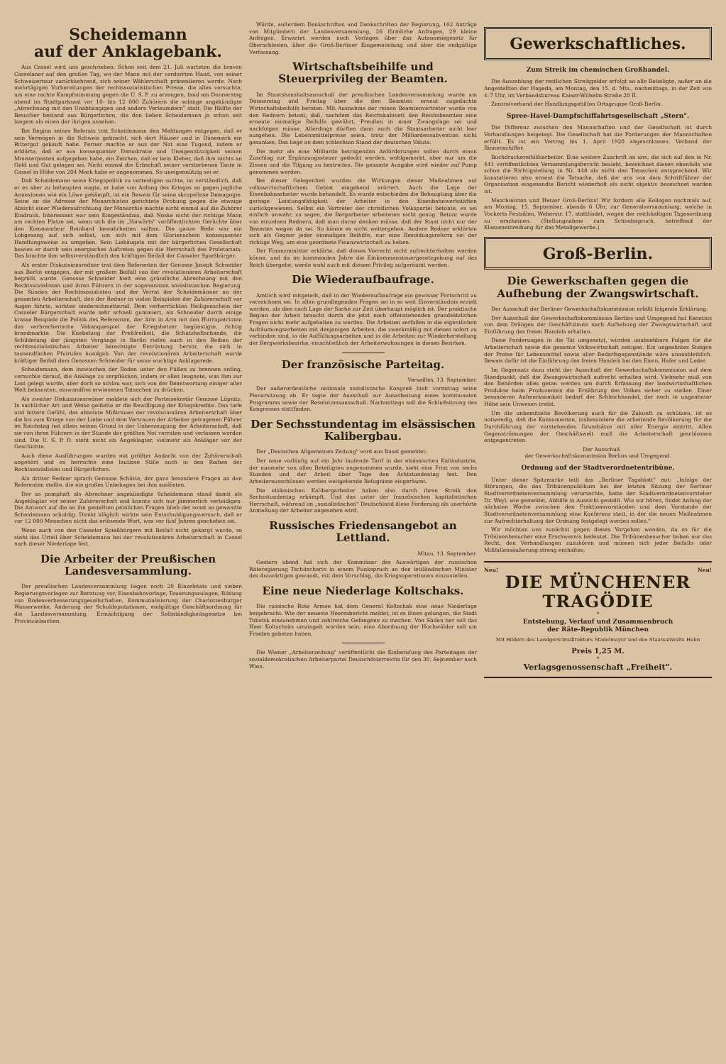Scheidemann
auf der Anklagebank.
Aus Cassel wird uns geschrieben: Schon seit dem 21. Juli warteten die braven Casselaner auf den großen Tag, wo der Mann mit der verdorrten Hand, von seiner Schweizertour zurückkehrend, sich seiner Wählerschaft präsentieren werde. Nach mehrtägigen Vorbereitungen der rechtssozialistischen Presse, die alles versuchte, um eine rechte Kampfstimmung gegen die U. S. P. zu erzeugen, fand am Donnerstag abend im Stadtparksaal vor 10- bis 12 000 Zuhörern die solange angekündigte „Abrechnung mit den Unabhängigen und andern Verleumdern" statt. Die Hälfte der Besucher bestand aus Bürgerlichen, die den lieben Scheidemann ja schon seit langem als einen der ihrigen ansehen.
Bei Beginn seines Referats trat Scheidemann den Meldungen entgegen, daß er sein Vermögen in die Schweiz gebracht, sich dort Häuser und in Dänemark ein Rittergut gekauft habe. Ferner machte er aus der Not eine Tugend, indem er erklärte, daß er aus konsequenter Demokratie und Uneigennützigkeit seinen Ministerposten aufgegeben habe, ein Zeichen, daß er kein Kleber, daß ihm nichts an Geld und Gut gelegen sei. Nicht einmal die Erbschaft seiner verstorbenen Tante in Cassel in Höhe von 204 Mark habe er angenommen. So uneigennützig sei er.
Daß Scheidemann seine Kriegspolitik zu verteidigen suchte, ist verständlich, daß er es aber zu behaupten wagte, er habe von Anfang des Krieges an gegen jegliche Annexionen wie ein Löwe gekämpft, ist ein Beweis für seine skrupellose Demagogie. Seine an die Adresse der Monarchisten gerichtete Drohung gegen die etwaige Absicht einer Wiederaufrichtung der Monarchie machte nicht einmal auf die Zuhörer Eindruck. Interessant war sein Eingeständnis, daß Noske nicht der richtige Mann am rechten Platze sei, wenn sich die im „Vorwärts" veröffentlichten Gerüchte über den Kommandeur Reinhard bewahrheiten sollten. Die ganze Rede war ein Lobgesang auf sich selbst, um sich mit dem Glorienschein konsequenter Handlungsweise zu umgeben. Sein Liebäugeln mit der bürgerlichen Gesellschaft bewies er durch sein energisches Auftreten gegen die Herrschaft des Proletariats. Das brachte ihm selbstverständlich den kräftigen Beifall der Casseler Spießbürger.
Als erster Diskussionsredner trat dem Referenten der Genosse Joseph Schneider aus Berlin entgegen, der mit großem Beifall von der revolutionären Arbeiterschaft begrüßt wurde. Genosse Schneider hielt eine gründliche Abrechnung mit den Rechtssozialisten und ihren Führern in der sogenannten sozialistischen Regierung. Die Sünden der Rechtssozialisten und der Verrat der Scheidemänner an der gesamten Arbeiterschaft, den der Redner in vielen Beispielen der Zuhörerschaft vor Augen führte, wirkten niederschmetternd. Dem verherrlichten Heiligenschein der Casseler Bürgerschaft wurde sehr schnell gummiert, als Schneider durch einige krasse Beispiele die Politik des Referenten, der Arm in Arm mit den Hurrapatrioten das verbrecherische Vabanquespiel der Kriegshetzer begünstigte, richtig brandmarkte. Die Knebelung der Preßfreiheit, die Schutzhaftschande, die Schilderung der jüngsten Vorgänge in Berlin riefen auch in den Reihen der rechtssozialistischen Arbeiter berechtigte Entrüstung hervor, die sich in tausendfachen Pfuirufen kundgab. Von der revolutionären Arbeiterschaft wurde kräftiger Beifall dem Genossen Schneider für seine wuchtige Anklagerede.
Scheidemann, dem inzwischen der Boden unter den Füßen zu brennen anfing, versuchte darauf, die Anklage zu zerpflücken, indem er alles leugnete, was ihm zur Last gelegt wurde, aber doch so schlau war, sich von der Beantwortung einiger aller Welt bekannten, einwandfrei erwiesenen Tatsachen zu drücken.
Als zweiter Diskussionsredner meldete sich der Parteisekretär Genosse Löpnitz. In sachlicher Art und Weise geißelte er die Bewilligung der Kriegskredite. Das tiefe und bittere Gefühl, das absolute Mißtrauen der revolutionären Arbeiterschaft über die bis zum Kriege von der Liebe und dem Vertrauen der Arbeiter getragenen Führer im Reichstag hat allein seinen Grund in der Ueberzeugung der Arbeiterschaft, daß sie von ihren Führern in der Stunde der größten Not verraten und verlassen worden sind. Die U. S. P. D. steht nicht als Angeklagter, vielmehr als Ankläger vor der Geschichte.
Auch diese Ausführungen wurden mit größter Andacht von der Zuhörerschaft angehört und es herrschte eine lautlose Stille auch in den Reihen der Rechtssozialisten und Bürgerlichen.
Als dritter Redner sprach Genosse Schütte, der ganz besondere Fragen an den Referenten stellte, die ein großes Unbehagen bei ihm auslösten.
Der so pomphaft als Abrechner angekündigte Scheidemann stand damit als Angeklagter vor seiner Zuhörerschaft und konnte sich nur jämmerlich verteidigen. Die Antwort auf die an ihn gestellten peinlichen Fragen blieb der sonst so gewandte Scheidemann schuldig. Direkt kläglich wirkte sein Entschuldigungsversuch, daß er vor 12 000 Menschen nicht das erlösende Wort, was vor fünf Jahren geschehen sei.
Wenn auch von den Casseler Spießbürgern mit Beifall nicht gekargt wurde, so steht das Urteil über Scheidemann bei der revolutionären Arbeiterschaft in Cassel nach dieser Niederlage fest.
Die Arbeiter der Preußischen Landesversammlung.
Der preußischen Landesversammlung liegen noch 20 Einzeletats und sieben Regierungsvorlagen zur Beratung vor, Eisenbahnvorlage, Teuerungszulagen, Bildung von Bodenverbesserungsgesellschaften, Kommunalisierung der Charlottenburger Wasserwerke, Änderung der Schuldeputationen, endgültige Geschäftsordnung für die Landesversammlung, Ermächtigung der Selbständigkeitsgesetze bei Provinzialsachen.
Würde, außerdem Denkschriften und Denkschriften der Regierung, 102 Anträge von Mitgliedern der Landesversammlung, 26 förmliche Anfragen, 29 kleine Anfragen. Erwartet werden noch Vorlagen über das Autonomiegesetz für Oberschlesien, über die Groß-Berliner Eingemeindung und über die endgültige Verfassung.
Wirtschaftsbeihilfe und Steuerprivileg der Beamten.
Im Staatshaushaltsausschuß der preußischen Landesversammlung wurde am Donnerstag und Freitag über die den Beamten erneut zugedachte Wirtschaftsbeihilfe beraten. Mit Ausnahme der reinen Beamtenvertreter wurde von den Rednern betont, daß, nachdem das Reichskabinett den Reichsbeamten eine erneute einmalige Beihilfe gewährt, Preußen in einer Zwangslage sei und nachfolgen müsse. Allerdings dürften dann auch die Staatsarbeiter nicht leer ausgehen. Die Lebensmittelpreise seien, trotz der Milliardensubvention nicht gesunken. Das liege an dem schlechten Stand der deutschen Valuta.
Die mehr als eine Milliarde betragenden Anforderungen sollen durch einen Zuschlag zur Ergänzungssteuer gedeckt werden, wohlgemerkt, aber nur um die Zinsen und die Tilgung zu bestreiten. Die gesamte Ausgabe wird wieder auf Pump genommen werden.
Bei dieser Gelegenheit wurden die Wirkungen dieser Maßnahmen auf volkswirtschaftlichem Gebiet eingehend erörtert. Auch die Lage der Eisenbahnarbeiter wurde behandelt. Es wurde entschieden die Behauptung über die geringe Leistungsfähigkeit der Arbeiter in den Eisenbahnwerkstätten zurückgewiesen. Selbst ein Vertreter der christlichen Volkspartei betonte, es sei einfach unwahr, zu sagen, die Bergarbeiter arbeiteten nicht genug. Betont wurde von einzelnen Rednern, daß man daran denken müsse, daß der Staat nicht nur der Beamten wegen da sei. So könne es nicht weitergehen. Andere Redner erklärten sich als Gegner jeder einmaligen Beihilfe, nur eine Besoldungsreform sei der richtige Weg, um eine geordnete Finanzwirtschaft zu heben.
Der Finanzminister erklärte, daß dieses Vorrecht nicht aufrechterhalten werden könne, und da im kommenden Jahre die Einkommensteuergesetzgebung auf das Reich übergehe, werde wohl auch mit diesem Privileg aufgeräumt werden.
Die Wiederaufbaufrage.
Amtlich wird mitgeteilt, daß in der Wiederaufbaufrage ein gewisser Fortschritt zu verzeichnen sei. In allen grundlegenden Fragen sei in so weit Einverständnis erzielt worden, als dies nach Lage der Sache zur Zeit überhaupt möglich ist. Der praktische Beginn der Arbeit braucht durch die jetzt noch offenstehenden grundsätzlichen Fragen nicht mehr aufgehalten zu werden. Die Arbeiten zerfallen in die eigentlichen Aufräumungsarbeiten mit denjenigen Arbeiten, die zweckmäßig mit diesen sofort zu verbinden sind, in die Auffüllungsarbeiten und in die Arbeiten zur Wiederherstellung der Bergwerksbezirke, einschließlich der Arbeiterwohnungen in diesen Bezirken.
Der französische Parteitag.
Versailles, 13. September.
Der außerordentliche nationale sozialistische Kongreß hielt vormittag seine Plenarsitzung ab. Er tagte der Ausschuß zur Ausarbeitung eines kommunalen Programms sowie der Resolutionsausschuß. Nachmittags soll die Schlußsitzung des Kongresses stattfinden.
Der Sechsstundentag im elsässischen Kalibergbau.
Der „Deutschen Allgemeinen Zeitung" wird aus Basel gemeldet:
Der neue vorläufig auf ein Jahr laufende Tarif in der elsässischen Kaliindustrie, der nunmehr von allen Beteiligten angenommen wurde, sieht eine Frist von sechs Stunden und der Arbeit über Tage den Achtstundentag fest. Den Arbeiterausschüssen werden weitgehende Befugnisse eingeräumt.
Die elsässischen Kalibergarbeiter haben also durch ihren Streik den Sechsstundentag erkämpft. Und das unter der französischen kapitalistischen Herrschaft, während im „sozialistischen" Deutschland diese Forderung als unerhörte Anmaßung der Arbeiter angesehen wird.
Russisches Friedensangebot an Lettland.
Mitau, 13. September.
Gestern abend hat sich der Kommissar des Auswärtigen der russischen Räteregierung Tschitscherin in einem Funkspruch an den lettländischen Minister des Auswärtigen gewandt, mit dem Vorschlag, die Kriegsoperationen einzustellen.
Eine neue Niederlage Koltschaks.
Die russische Rote Armee hat dem General Koltschak eine neue Niederlage beigebracht. Wie der neueste Heeresbericht meldet, ist es ihnen gelungen, die Stadt Tobolsk einzunehmen und zahlreiche Gefangene zu machen. Von Süden her soll das Heer Koltschaks umzingelt worden sein; eine Abordnung der Hochwälder soll um Frieden gebeten haben.
Die Wiener „Arbeiterzeitung" veröffentlicht die Einberufung des Parteitages der sozialdemokratischen Arbeiterpartei Deutschösterreichs für den 30. September nach Wien.
Gewerkschaftliches.
Zum Streik im chemischen Großhandel.
Die Auszahlung der restlichen Streikgelder erfolgt an alle Beteiligte, außer an die Angestellten der Hageda, am Montag, den 15. d. Mts., nachmittags, in der Zeit von 4–7 Uhr, im Verbandsbureau Kaiser-Wilhelm-Straße 20 II.
Zentralverband der Handlungsgehilfen Ortsgruppe Groß-Berlin.
Spree-Havel-Dampfschiffahrtsgesellschaft „Stern".
Die Differenz zwischen den Mannschaften und der Gesellschaft ist durch Verhandlungen beigelegt. Die Gesellschaft hat die Forderungen der Mannschaften erfüllt. Es ist ein Vertrag bis 1. April 1920 abgeschlossen. Verband der Binnenschiffer.
Buchdruckereihilfsarbeiter. Eine weitere Zuschrift an uns, die sich auf den in Nr. 441 veröffentlichten Versammlungsbericht bezieht, bezeichnet diesen ebenfalls wie schon die Richtigstellung in Nr. 448 als nicht den Tatsachen entsprechend. Wir konstatieren also erneut die Tatsache, daß der uns von dem Schriftführer der Organisation eingesandte Bericht wiederholt als nicht objektiv bezeichnet worden ist.
Maschinisten und Heizer Groß-Berlins! Wir fordern alle Kollegen nochmals auf, am Montag, 15. September, abends 6 Uhr, zur Generalversammlung, welche in Vockerts Festsälen, Weberstr. 17, stattfindet, wegen der reichhaltigen Tagesordnung zu erscheinen. (Stellungnahme zum Schiedsspruch, betreffend der Klasseneinreihung für das Metallgewerbe.)
Groß-Berlin.
Die Gewerkschaften gegen die Aufhebung der Zwangswirtschaft.
Der Ausschuß der Berliner Gewerkschaftskommission erläßt folgende Erklärung:
Der Ausschuß der Gewerkschaftskommission Berlins und Umgegend hat Kenntnis von dem Drängen der Geschäftsleute nach Aufhebung der Zwangswirtschaft und Einführung des freien Handels erhalten.
Diese Forderungen in die Tat umgesetzt, würden unabsehbare Folgen für die Arbeiterschaft sowie die gesamte Volkswirtschaft zeitigen. Ein ungeahntes Steigen der Preise für Lebensmittel sowie aller Bedarfsgegenstände wäre unausbleiblich. Beweis dafür ist die Einführung des freien Handels bei den Eiern, Hafer und Leder.
Im Gegensatz dazu steht der Ausschuß der Gewerkschaftskommission auf dem Standpunkt, daß die Zwangswirtschaft aufrecht erhalten wird. Vielmehr muß von den Behörden alles getan werden um durch Erfassung der landwirtschaftlichen Produkte beim Produzenten die Ernährung des Volkes sicher zu stellen. Einer besonderen Aufmerksamkeit bedarf der Schleichhandel, der noch in ungeahnter Höhe sein Unwesen treibt.
Um die unbemittelte Bevölkerung auch für die Zukunft zu schützen, ist es notwendig, daß die Konsumenten, insbesondere die arbeitende Bevölkerung für die Durchführung der vorstehenden Grundsätze mit aller Energie eintritt. Allen Gegenströmungen der Geschäftswelt muß die Arbeiterschaft geschlossen entgegentreten.
Der Ausschuß
der Gewerkschaftskommission Berlins und Umgegend.
Ordnung auf der Stadtverordnetentribüne.
Unter dieser Spitzmarke teilt das „Berliner Tageblatt" mit: „Infolge der Störungen, die das Tribünenpublikum bei der letzten Sitzung der Berliner Stadtverordnetenversammlung verursachte, hatte der Stadtverordnetenvorsteher Dr. Weyl, wie gemeldet, Abhilfe in Aussicht gestellt. Wie wir hören, findet Anfang der nächsten Woche zwischen den Fraktionsvorständen und dem Vorstande der Stadtverordnetenversammlung eine Konferenz statt, in der die neuen Maßnahmen zur Aufrechterhaltung der Ordnung festgelegt werden sollen."
Wir möchten uns zunächst gegen dieses Vorgehen wenden, da es für die Tribünenbesucher eine Erschwernis bedeutet. Die Tribünenbesucher haben nur das Recht, den Verhandlungen zuzuhören und müssen sich jeder Beifalls- oder Mißfallensäußerung streng enthalten.
Neu! Neu!
DIE MÜNCHENER
TRAGÖDIE
*
Entstehung, Verlauf und Zusammenbruch
der Räte-Republik München
Mit Bildern des Landgerichtsdirektors Stadelmayer und des Staatsanwalts Hahn
Preis 1,25 M.
*
Verlagsgenossenschaft „Freiheit".